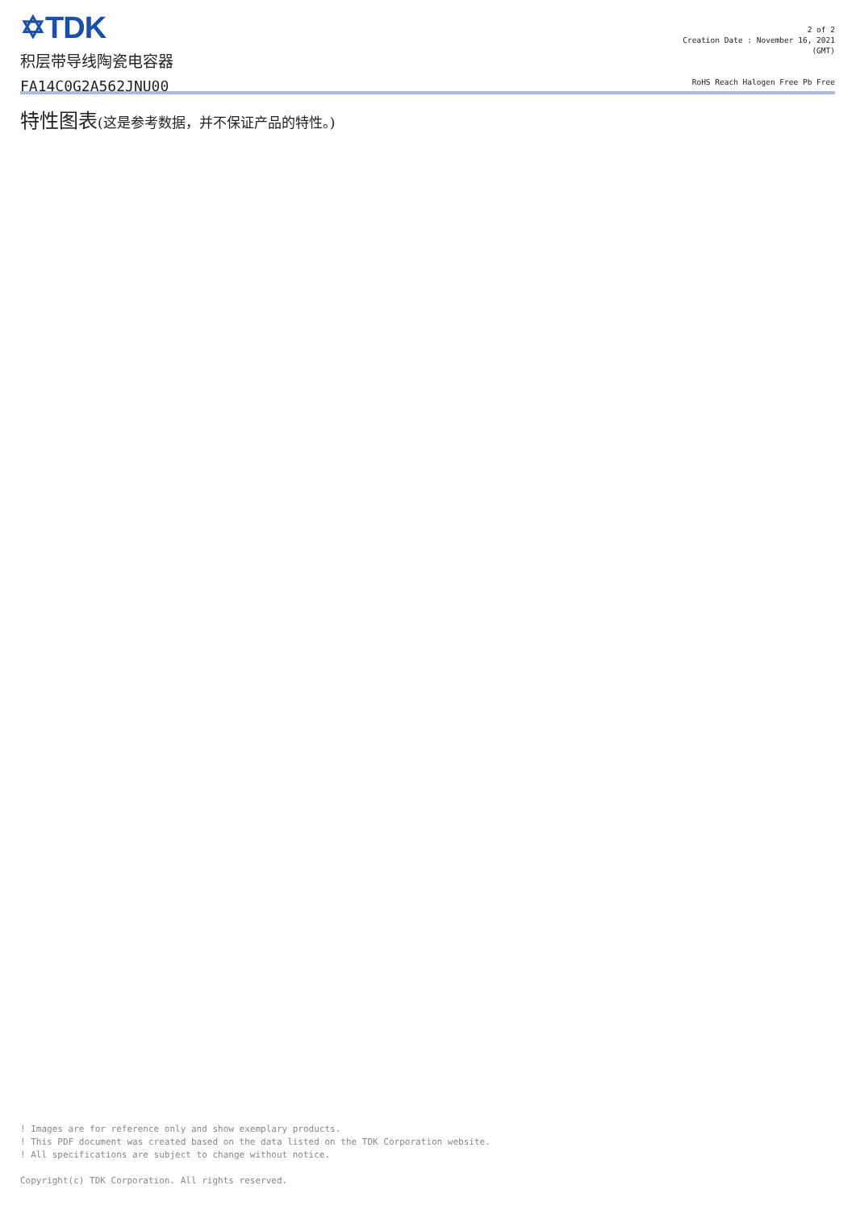✡TDK
积层带导线陶瓷电容器
FA14C0G2A562JNU00
2 of 2
Creation Date : November 16, 2021
(GMT)
RoHS Reach Halogen Free Pb Free
特性图表(这是参考数据，并不保证产品的特性。)
! Images are for reference only and show exemplary products.
! This PDF document was created based on the data listed on the TDK Corporation website.
! All specifications are subject to change without notice.
Copyright(c) TDK Corporation. All rights reserved.